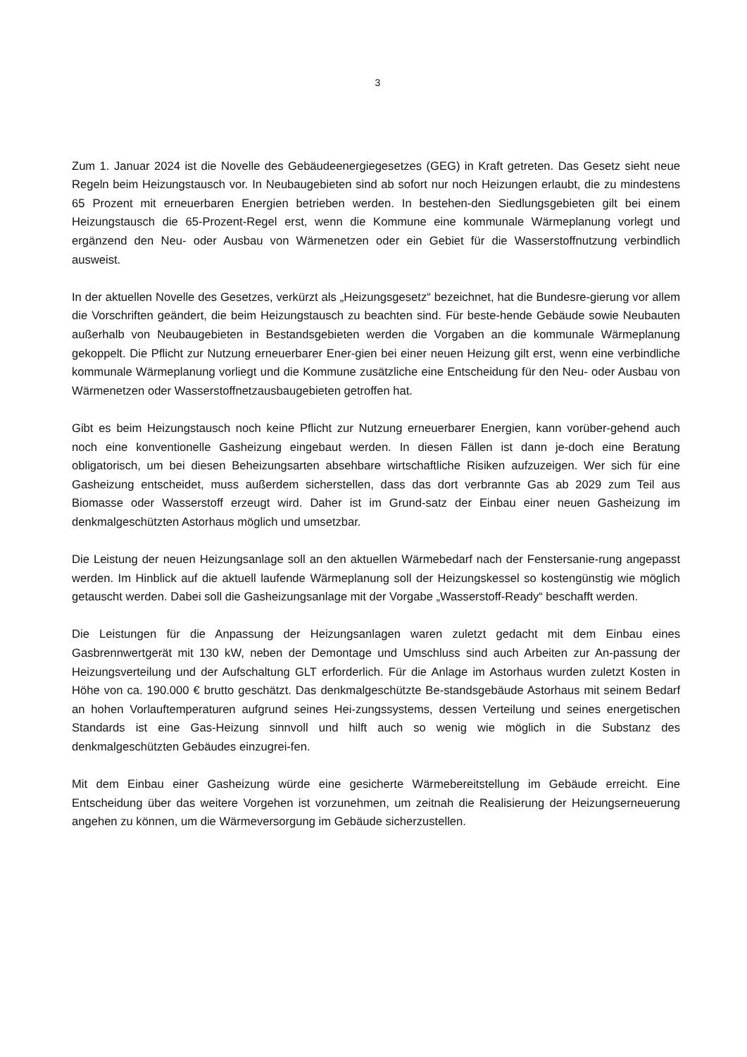3
Zum 1. Januar 2024 ist die Novelle des Gebäudeenergiegesetzes (GEG) in Kraft getreten. Das Gesetz sieht neue Regeln beim Heizungstausch vor. In Neubaugebieten sind ab sofort nur noch Heizungen erlaubt, die zu mindestens 65 Prozent mit erneuerbaren Energien betrieben werden. In bestehen-den Siedlungsgebieten gilt bei einem Heizungstausch die 65-Prozent-Regel erst, wenn die Kommune eine kommunale Wärmeplanung vorlegt und ergänzend den Neu- oder Ausbau von Wärmenetzen oder ein Gebiet für die Wasserstoffnutzung verbindlich ausweist.
In der aktuellen Novelle des Gesetzes, verkürzt als „Heizungsgesetz“ bezeichnet, hat die Bundesre-gierung vor allem die Vorschriften geändert, die beim Heizungstausch zu beachten sind. Für beste-hende Gebäude sowie Neubauten außerhalb von Neubaugebieten in Bestandsgebieten werden die Vorgaben an die kommunale Wärmeplanung gekoppelt. Die Pflicht zur Nutzung erneuerbarer Ener-gien bei einer neuen Heizung gilt erst, wenn eine verbindliche kommunale Wärmeplanung vorliegt und die Kommune zusätzliche eine Entscheidung für den Neu- oder Ausbau von Wärmenetzen oder Wasserstoffnetzausbaugebieten getroffen hat.
Gibt es beim Heizungstausch noch keine Pflicht zur Nutzung erneuerbarer Energien, kann vorüber-gehend auch noch eine konventionelle Gasheizung eingebaut werden. In diesen Fällen ist dann je-doch eine Beratung obligatorisch, um bei diesen Beheizungsarten absehbare wirtschaftliche Risiken aufzuzeigen. Wer sich für eine Gasheizung entscheidet, muss außerdem sicherstellen, dass das dort verbrannte Gas ab 2029 zum Teil aus Biomasse oder Wasserstoff erzeugt wird. Daher ist im Grund-satz der Einbau einer neuen Gasheizung im denkmalgeschützten Astorhaus möglich und umsetzbar.
Die Leistung der neuen Heizungsanlage soll an den aktuellen Wärmebedarf nach der Fenstersanie-rung angepasst werden. Im Hinblick auf die aktuell laufende Wärmeplanung soll der Heizungskessel so kostengünstig wie möglich getauscht werden. Dabei soll die Gasheizungsanlage mit der Vorgabe „Wasserstoff-Ready“ beschafft werden.
Die Leistungen für die Anpassung der Heizungsanlagen waren zuletzt gedacht mit dem Einbau eines Gasbrennwertgerät mit 130 kW, neben der Demontage und Umschluss sind auch Arbeiten zur An-passung der Heizungsverteilung und der Aufschaltung GLT erforderlich. Für die Anlage im Astorhaus wurden zuletzt Kosten in Höhe von ca. 190.000 € brutto geschätzt. Das denkmalgeschützte Be-standsgebäude Astorhaus mit seinem Bedarf an hohen Vorlauftemperaturen aufgrund seines Hei-zungssystems, dessen Verteilung und seines energetischen Standards ist eine Gas-Heizung sinnvoll und hilft auch so wenig wie möglich in die Substanz des denkmalgeschützten Gebäudes einzugrei-fen.
Mit dem Einbau einer Gasheizung würde eine gesicherte Wärmebereitstellung im Gebäude erreicht. Eine Entscheidung über das weitere Vorgehen ist vorzunehmen, um zeitnah die Realisierung der Heizungserneuerung angehen zu können, um die Wärmeversorgung im Gebäude sicherzustellen.